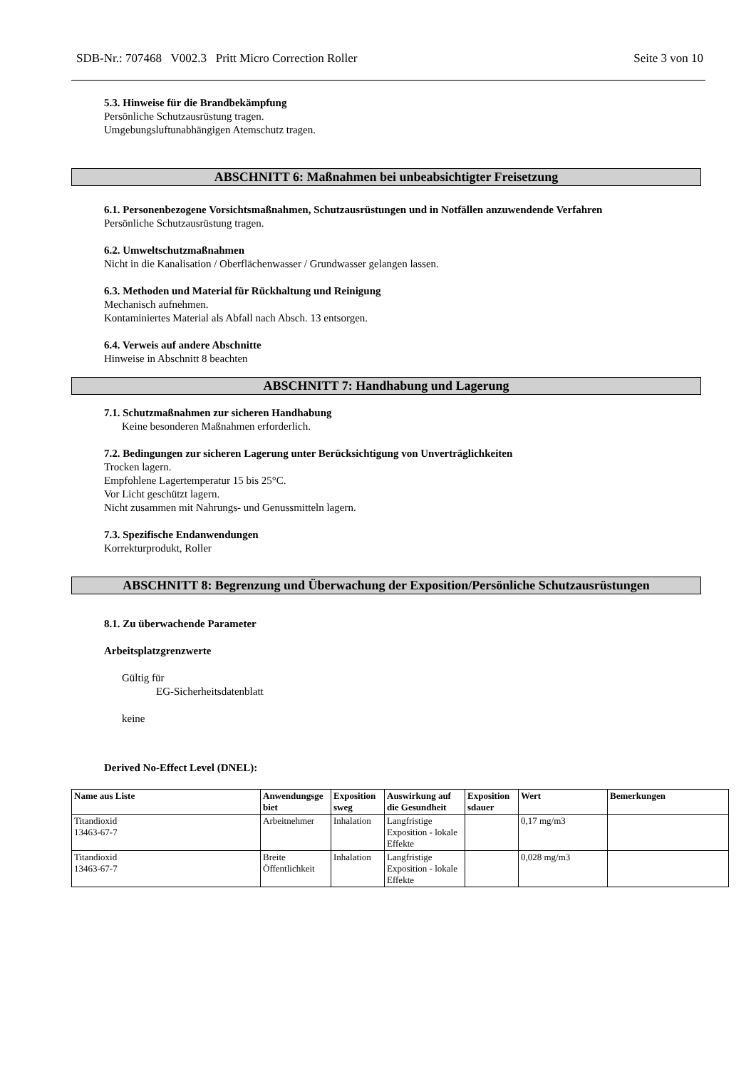SDB-Nr.: 707468 V002.3 Pritt Micro Correction Roller Seite 3 von 10
5.3. Hinweise für die Brandbekämpfung
Persönliche Schutzausrüstung tragen.
Umgebungsluftunabhängigen Atemschutz tragen.
ABSCHNITT 6: Maßnahmen bei unbeabsichtigter Freisetzung
6.1. Personenbezogene Vorsichtsmaßnahmen, Schutzausrüstungen und in Notfällen anzuwendende Verfahren
Persönliche Schutzausrüstung tragen.
6.2. Umweltschutzmaßnahmen
Nicht in die Kanalisation / Oberflächenwasser / Grundwasser gelangen lassen.
6.3. Methoden und Material für Rückhaltung und Reinigung
Mechanisch aufnehmen.
Kontaminiertes Material als Abfall nach Absch. 13 entsorgen.
6.4. Verweis auf andere Abschnitte
Hinweise in Abschnitt 8 beachten
ABSCHNITT 7: Handhabung und Lagerung
7.1. Schutzmaßnahmen zur sicheren Handhabung
Keine besonderen Maßnahmen erforderlich.
7.2. Bedingungen zur sicheren Lagerung unter Berücksichtigung von Unverträglichkeiten
Trocken lagern.
Empfohlene Lagertemperatur 15 bis 25°C.
Vor Licht geschützt lagern.
Nicht zusammen mit Nahrungs- und Genussmitteln lagern.
7.3. Spezifische Endanwendungen
Korrekturprodukt, Roller
ABSCHNITT 8: Begrenzung und Überwachung der Exposition/Persönliche Schutzausrüstungen
8.1. Zu überwachende Parameter
Arbeitsplatzgrenzwerte
Gültig für
EG-Sicherheitsdatenblatt
keine
Derived No-Effect Level (DNEL):
| Name aus Liste | Anwendungsge biet | Exposition sweg | Auswirkung auf die Gesundheit | Exposition sdauer | Wert | Bemerkungen |
| --- | --- | --- | --- | --- | --- | --- |
| Titandioxid 13463-67-7 | Arbeitnehmer | Inhalation | Langfristige Exposition - lokale Effekte | | 0,17 mg/m3 | |
| Titandioxid 13463-67-7 | Breite Öffentlichkeit | Inhalation | Langfristige Exposition - lokale Effekte | | 0,028 mg/m3 | |